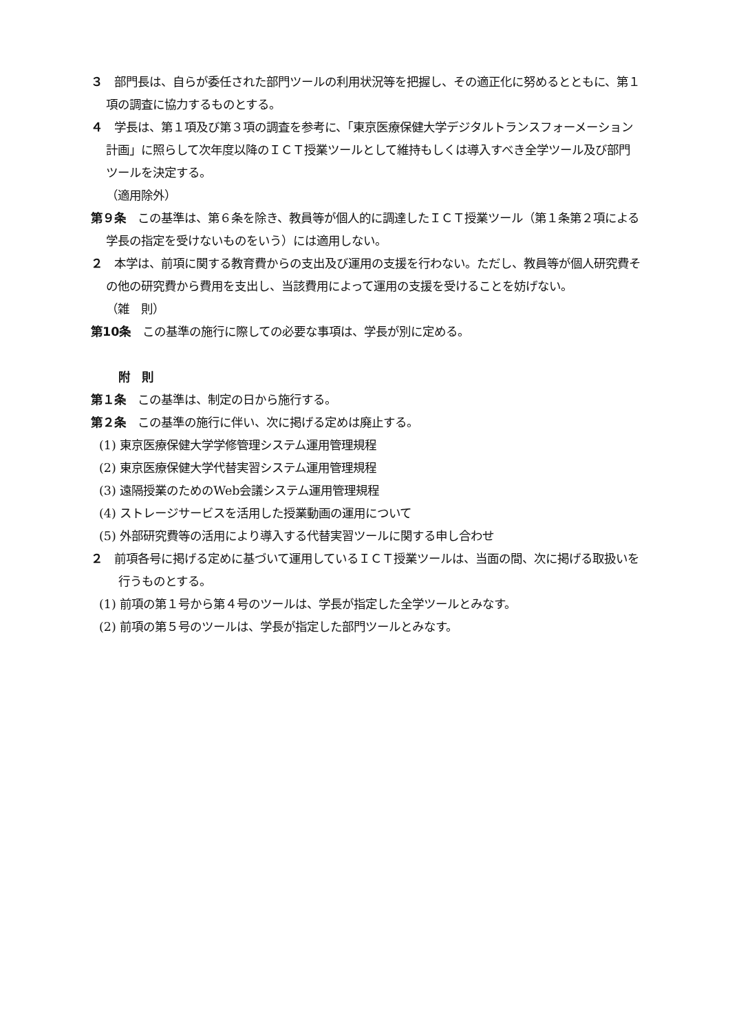３　部門長は、自らが委任された部門ツールの利用状況等を把握し、その適正化に努めるとともに、第１項の調査に協力するものとする。
４　学長は、第１項及び第３項の調査を参考に、「東京医療保健大学デジタルトランスフォーメーション計画」に照らして次年度以降のＩＣＴ授業ツールとして維持もしくは導入すべき全学ツール及び部門ツールを決定する。
（適用除外）
第９条　この基準は、第６条を除き、教員等が個人的に調達したＩＣＴ授業ツール（第１条第２項による学長の指定を受けないものをいう）には適用しない。
２　本学は、前項に関する教育費からの支出及び運用の支援を行わない。ただし、教員等が個人研究費その他の研究費から費用を支出し、当該費用によって運用の支援を受けることを妨げない。
（雑　則）
第10条　この基準の施行に際しての必要な事項は、学長が別に定める。
附　則
第１条　この基準は、制定の日から施行する。
第２条　この基準の施行に伴い、次に掲げる定めは廃止する。
(1) 東京医療保健大学学修管理システム運用管理規程
(2) 東京医療保健大学代替実習システム運用管理規程
(3) 遠隔授業のためのWeb会議システム運用管理規程
(4) ストレージサービスを活用した授業動画の運用について
(5) 外部研究費等の活用により導入する代替実習ツールに関する申し合わせ
２　前項各号に掲げる定めに基づいて運用しているＩＣＴ授業ツールは、当面の間、次に掲げる取扱いを行うものとする。
(1) 前項の第１号から第４号のツールは、学長が指定した全学ツールとみなす。
(2) 前項の第５号のツールは、学長が指定した部門ツールとみなす。